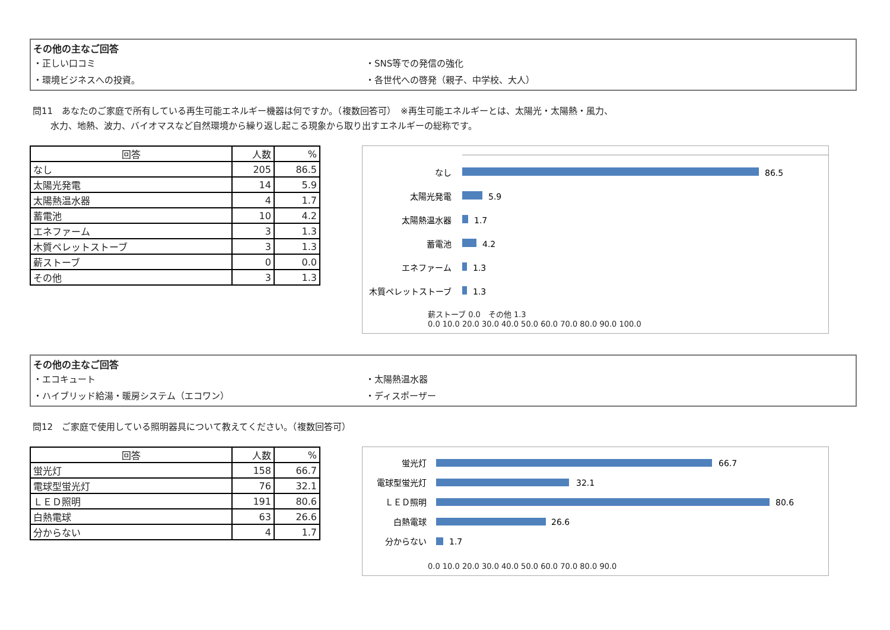その他の主なご回答
・正しい口コミ
・SNS等での発信の強化
・環境ビジネスへの投資。
・各世代への啓発（親子、中学校、大人）
問11　あなたのご家庭で所有している再生可能エネルギー機器は何ですか。（複数回答可）　※再生可能エネルギーとは、太陽光・太陽熱・風力、
　　水力、地熱、波力、バイオマスなど自然環境から繰り返し起こる現象から取り出すエネルギーの総称です。
| 回答 | 人数 | % |
| --- | --- | --- |
| なし | 205 | 86.5 |
| 太陽光発電 | 14 | 5.9 |
| 太陽熱温水器 | 4 | 1.7 |
| 蓄電池 | 10 | 4.2 |
| エネファーム | 3 | 1.3 |
| 木質ペレットストーブ | 3 | 1.3 |
| 薪ストーブ | 0 | 0.0 |
| その他 | 3 | 1.3 |
なし
太陽光発電
太陽熱温水器
蓄電池
エネファーム
木質ペレットストーブ
86.5
5.9
1.7
4.2
1.3
1.3
薪ストーブ 0.0　その他 1.3
0.0 10.0 20.0 30.0 40.0 50.0 60.0 70.0 80.0 90.0 100.0
その他の主なご回答
・エコキュート
・太陽熱温水器
・ハイブリッド給湯・暖房システム（エコワン）
・ディスポーザー
問12　ご家庭で使用している照明器具について教えてください。（複数回答可）
| 回答 | 人数 | % |
| --- | --- | --- |
| 蛍光灯 | 158 | 66.7 |
| 電球型蛍光灯 | 76 | 32.1 |
| ＬＥＤ照明 | 191 | 80.6 |
| 白熱電球 | 63 | 26.6 |
| 分からない | 4 | 1.7 |
蛍光灯
電球型蛍光灯
ＬＥＤ照明
白熱電球
分からない
66.7
32.1
80.6
26.6
1.7
0.0 10.0 20.0 30.0 40.0 50.0 60.0 70.0 80.0 90.0